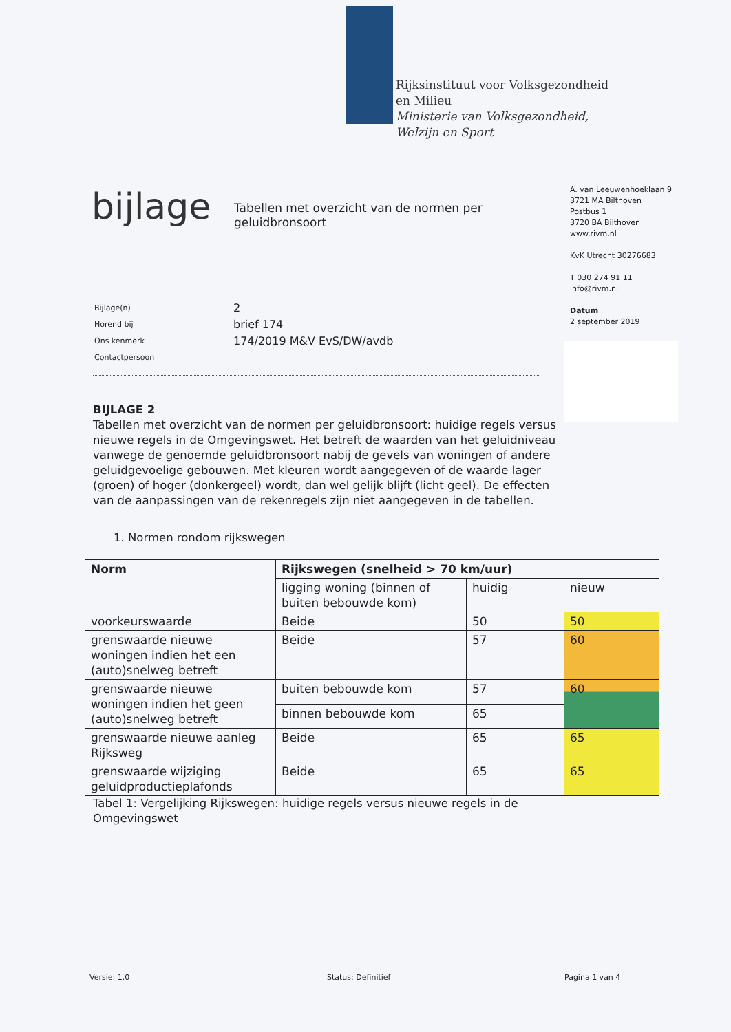Rijksinstituut voor Volksgezondheid
en Milieu
Ministerie van Volksgezondheid,
Welzijn en Sport
bijlage
Tabellen met overzicht van de normen per geluidbronsoort
A. van Leeuwenhoeklaan 9
3721 MA Bilthoven
Postbus 1
3720 BA Bilthoven
www.rivm.nl
KvK Utrecht 30276683
T 030 274 91 11
info@rivm.nl
Datum
2 september 2019
| Bijlage(n) | 2 |
| Horend bij | brief 174 |
| Ons kenmerk | 174/2019 M&V EvS/DW/avdb |
| Contactpersoon | |
BIJLAGE 2
Tabellen met overzicht van de normen per geluidbronsoort: huidige regels versus nieuwe regels in de Omgevingswet. Het betreft de waarden van het geluidniveau vanwege de genoemde geluidbronsoort nabij de gevels van woningen of andere geluidgevoelige gebouwen. Met kleuren wordt aangegeven of de waarde lager (groen) of hoger (donkergeel) wordt, dan wel gelijk blijft (licht geel). De effecten van de aanpassingen van de rekenregels zijn niet aangegeven in de tabellen.
1. Normen rondom rijkswegen
| Norm | Rijkswegen (snelheid > 70 km/uur) | | |
| --- | --- | --- | --- |
| | ligging woning (binnen of buiten bebouwde kom) | huidig | nieuw |
| voorkeurswaarde | Beide | 50 | 50 |
| grenswaarde nieuwe woningen indien het een (auto)snelweg betreft | Beide | 57 | 60 |
| grenswaarde nieuwe woningen indien het geen (auto)snelweg betreft | buiten bebouwde kom | 57 | 60 |
| | binnen bebouwde kom | 65 | |
| grenswaarde nieuwe aanleg Rijksweg | Beide | 65 | 65 |
| grenswaarde wijziging geluidproductieplafonds | Beide | 65 | 65 |
Tabel 1: Vergelijking Rijkswegen: huidige regels versus nieuwe regels in de Omgevingswet
Versie: 1.0 Status: Definitief Pagina 1 van 4